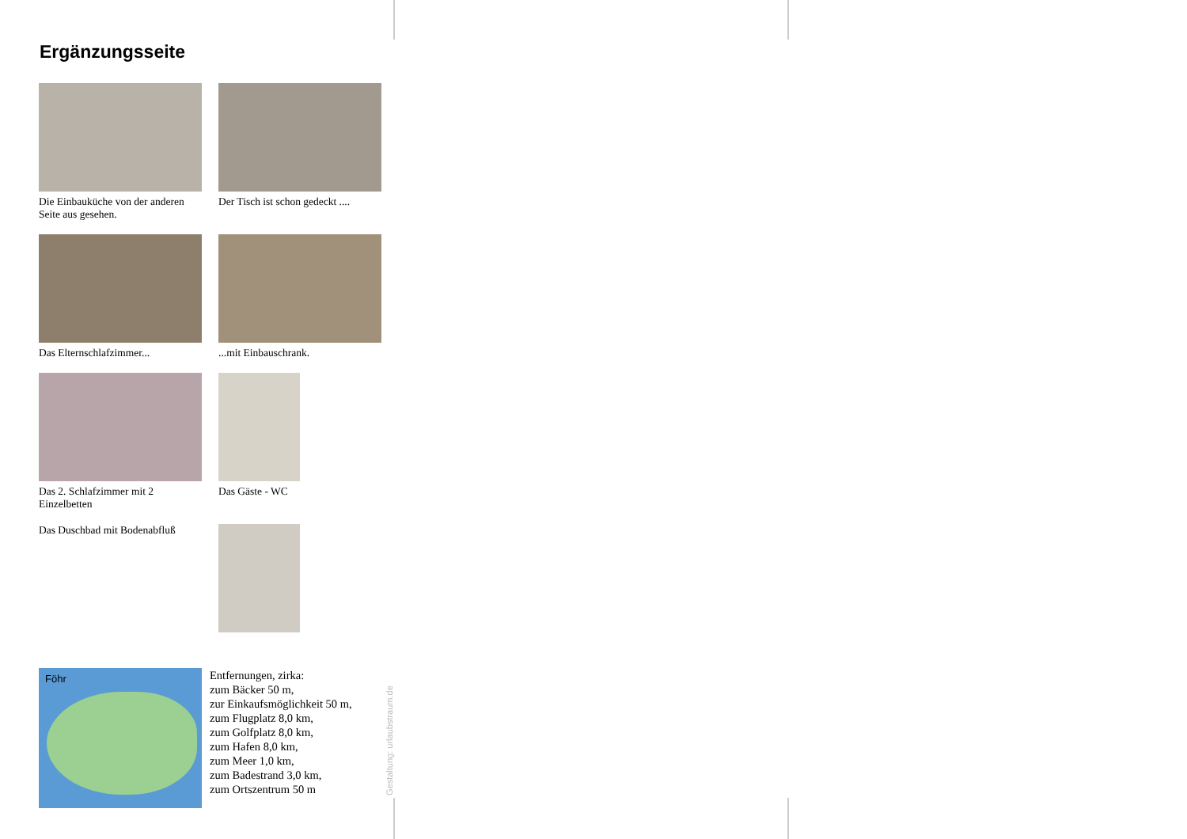Ergänzungsseite
Die Einbauküche von der anderen Seite aus gesehen.
Der Tisch ist schon gedeckt ....
Das Elternschlafzimmer... ...mit Einbauschrank.
Das 2. Schlafzimmer mit 2 Einzelbetten
Das Gäste - WC
Das Duschbad mit Bodenabfluß
Föhr
Entfernungen, zirka:
zum Bäcker 50 m,
zur Einkaufsmöglichkeit 50 m,
zum Flugplatz 8,0 km,
zum Golfplatz 8,0 km,
zum Hafen 8,0 km,
zum Meer 1,0 km,
zum Badestrand 3,0 km,
zum Ortszentrum 50 m
Gestaltung: urlaubstraum.de